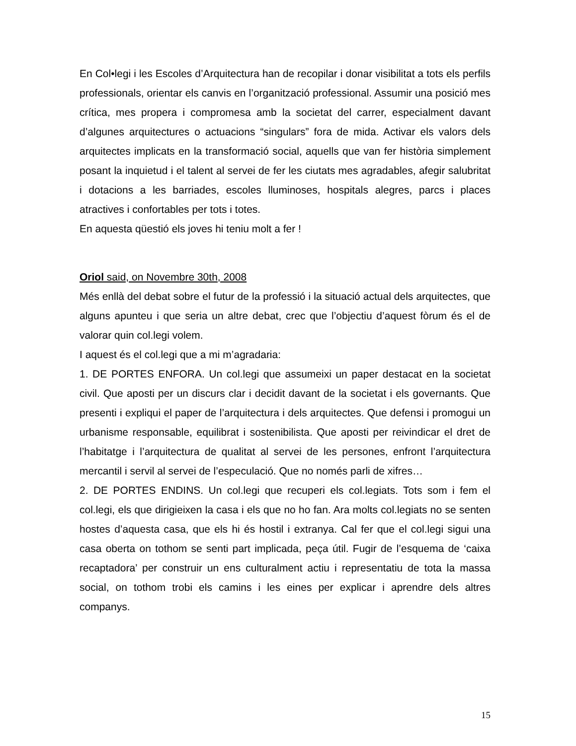En Col•legi i les Escoles d’Arquitectura han de recopilar i donar visibilitat a tots els perfils professionals, orientar els canvis en l’organització professional. Assumir una posició mes crítica, mes propera i compromesa amb la societat del carrer, especialment davant d’algunes arquitectures o actuacions “singulars” fora de mida. Activar els valors dels arquitectes implicats en la transformació social, aquells que van fer història simplement posant la inquietud i el talent al servei de fer les ciutats mes agradables, afegir salubritat i dotacions a les barriades, escoles lluminoses, hospitals alegres, parcs i places atractives i confortables per tots i totes.
En aquesta qüestió els joves hi teniu molt a fer !
Oriol said, on Novembre 30th, 2008
Més enllà del debat sobre el futur de la professió i la situació actual dels arquitectes, que alguns apunteu i que seria un altre debat, crec que l’objectiu d’aquest fòrum és el de valorar quin col.legi volem.
I aquest és el col.legi que a mi m’agradaria:
1. DE PORTES ENFORA. Un col.legi que assumeixi un paper destacat en la societat civil. Que aposti per un discurs clar i decidit davant de la societat i els governants. Que presenti i expliqui el paper de l’arquitectura i dels arquitectes. Que defensi i promogui un urbanisme responsable, equilibrat i sostenibilista. Que aposti per reivindicar el dret de l’habitatge i l’arquitectura de qualitat al servei de les persones, enfront l’arquitectura mercantil i servil al servei de l’especulació. Que no només parli de xifres…
2. DE PORTES ENDINS. Un col.legi que recuperi els col.legiats. Tots som i fem el col.legi, els que dirigieixen la casa i els que no ho fan. Ara molts col.legiats no se senten hostes d’aquesta casa, que els hi és hostil i extranya. Cal fer que el col.legi sigui una casa oberta on tothom se senti part implicada, peça útil. Fugir de l’esquema de ‘caixa recaptadora’ per construir un ens culturalment actiu i representatiu de tota la massa social, on tothom trobi els camins i les eines per explicar i aprendre dels altres companys.
15